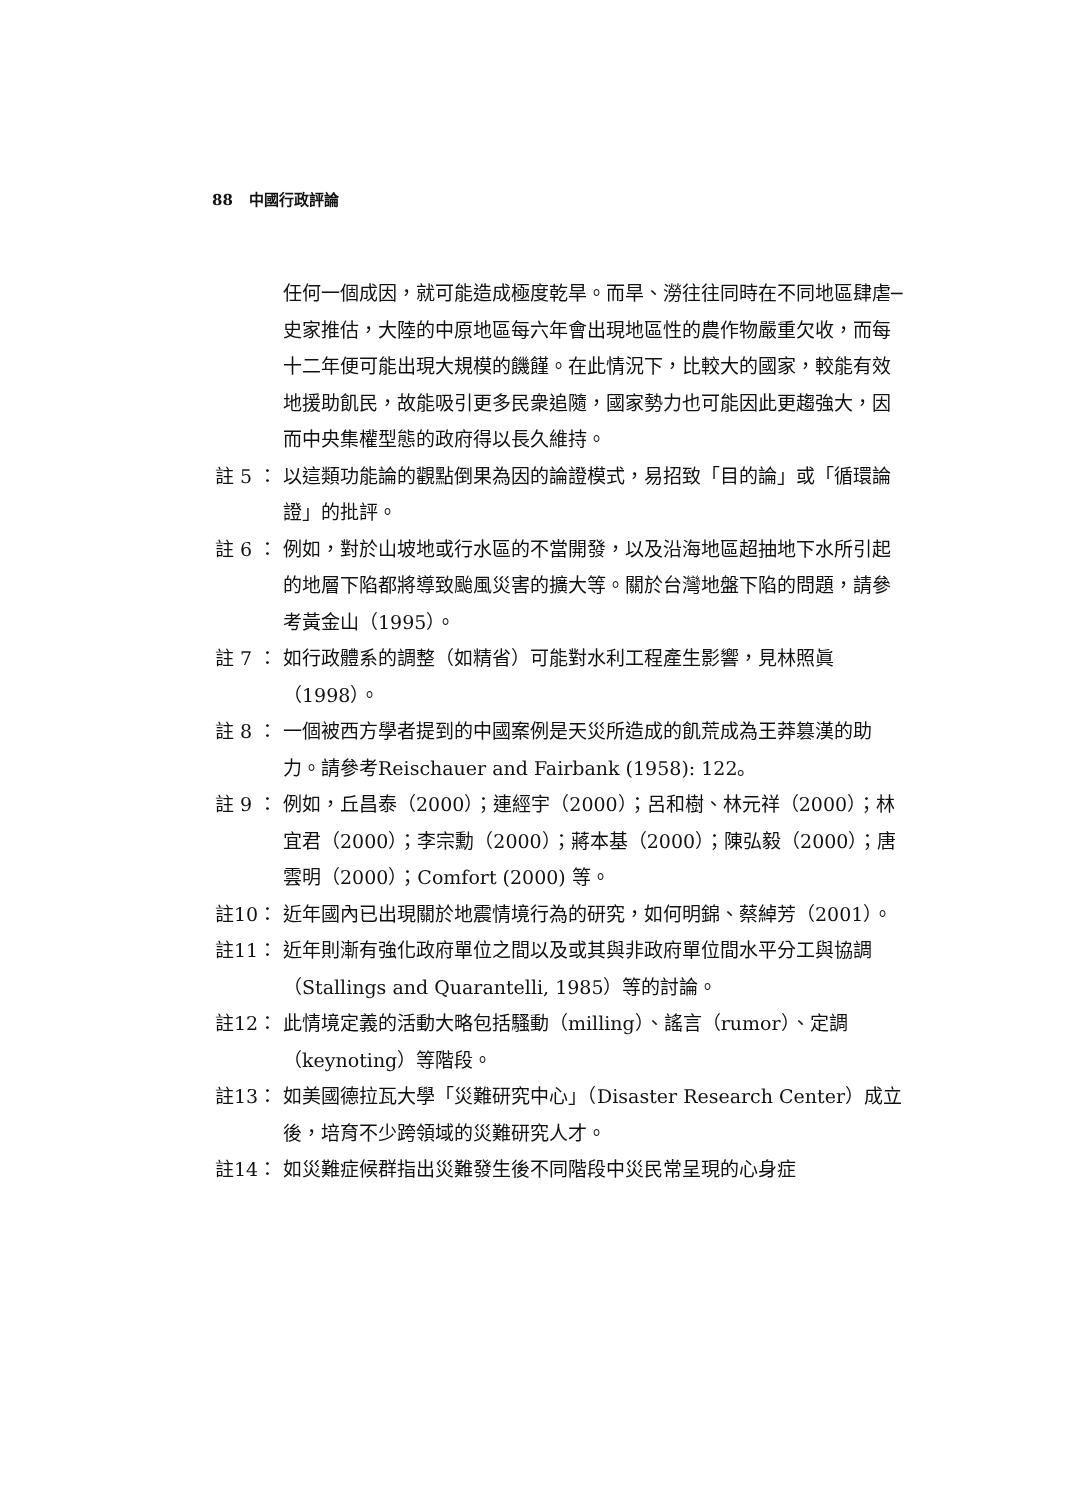88 中國行政評論
任何一個成因，就可能造成極度乾旱。而旱、澇往往同時在不同地區肆虐─史家推估，大陸的中原地區每六年會出現地區性的農作物嚴重欠收，而每十二年便可能出現大規模的饑饉。在此情況下，比較大的國家，較能有效地援助飢民，故能吸引更多民衆追隨，國家勢力也可能因此更趨強大，因而中央集權型態的政府得以長久維持。
註 5 ： 以這類功能論的觀點倒果為因的論證模式，易招致「目的論」或「循環論證」的批評。
註 6 ： 例如，對於山坡地或行水區的不當開發，以及沿海地區超抽地下水所引起的地層下陷都將導致颱風災害的擴大等。關於台灣地盤下陷的問題，請參考黃金山（1995）。
註 7 ： 如行政體系的調整（如精省）可能對水利工程產生影響，見林照眞（1998）。
註 8 ： 一個被西方學者提到的中國案例是天災所造成的飢荒成為王莽篡漢的助力。請參考Reischauer and Fairbank (1958): 122。
註 9 ： 例如，丘昌泰（2000）；連經宇（2000）；呂和樹、林元祥（2000）；林宜君（2000）；李宗勳（2000）；蔣本基（2000）；陳弘毅（2000）；唐雲明（2000）；Comfort (2000) 等。
註10： 近年國內已出現關於地震情境行為的研究，如何明錦、蔡綽芳（2001）。
註11： 近年則漸有強化政府單位之間以及或其與非政府單位間水平分工與協調（Stallings and Quarantelli, 1985）等的討論。
註12： 此情境定義的活動大略包括騷動（milling）、謠言（rumor）、定調（keynoting）等階段。
註13： 如美國德拉瓦大學「災難研究中心」（Disaster Research Center）成立後，培育不少跨領域的災難研究人才。
註14： 如災難症候群指出災難發生後不同階段中災民常呈現的心身症